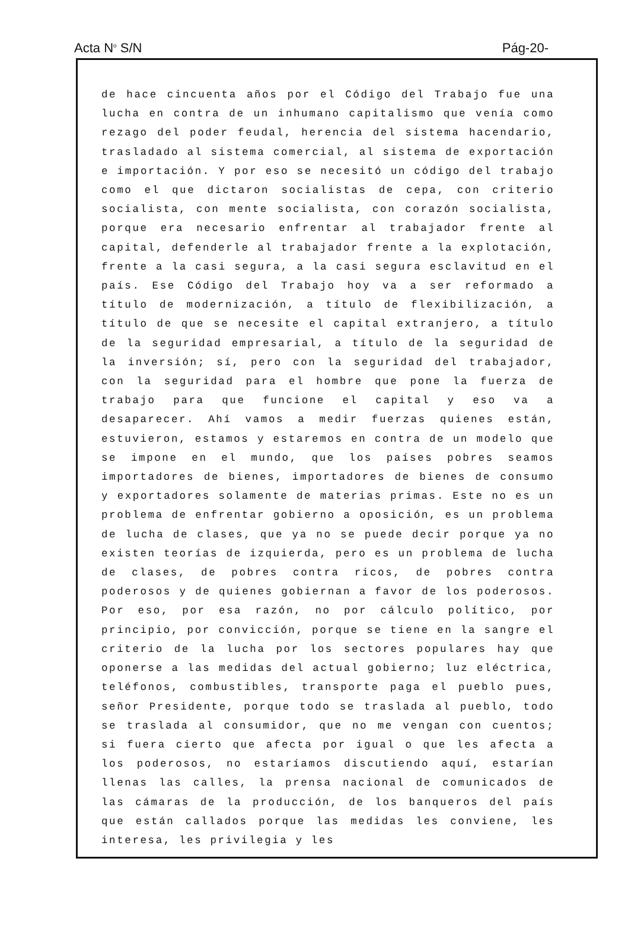Acta N<sup>o</sup> S/N Pág-20-
de hace cincuenta años por el Código del Trabajo fue una lucha en contra de un inhumano capitalismo que venía como rezago del poder feudal, herencia del sistema hacendario, trasladado al sistema comercial, al sistema de exportación e importación. Y por eso se necesitó un código del trabajo como el que dictaron socialistas de cepa, con criterio socialista, con mente socialista, con corazón socialista, porque era necesario enfrentar al trabajador frente al capital, defenderle al trabajador frente a la explotación, frente a la casi segura, a la casi segura esclavitud en el país. Ese Código del Trabajo hoy va a ser reformado a título de modernización, a título de flexibilización, a título de que se necesite el capital extranjero, a título de la seguridad empresarial, a título de la seguridad de la inversión; sí, pero con la seguridad del trabajador, con la seguridad para el hombre que pone la fuerza de trabajo para que funcione el capital y eso va a desaparecer. Ahí vamos a medir fuerzas quienes están, estuvieron, estamos y estaremos en contra de un modelo que se impone en el mundo, que los países pobres seamos importadores de bienes, importadores de bienes de consumo y exportadores solamente de materias primas. Este no es un problema de enfrentar gobierno a oposición, es un problema de lucha de clases, que ya no se puede decir porque ya no existen teorías de izquierda, pero es un problema de lucha de clases, de pobres contra ricos, de pobres contra poderosos y de quienes gobiernan a favor de los poderosos. Por eso, por esa razón, no por cálculo político, por principio, por convicción, porque se tiene en la sangre el criterio de la lucha por los sectores populares hay que oponerse a las medidas del actual gobierno; luz eléctrica, teléfonos, combustibles, transporte paga el pueblo pues, señor Presidente, porque todo se traslada al pueblo, todo se traslada al consumidor, que no me vengan con cuentos; si fuera cierto que afecta por igual o que les afecta a los poderosos, no estaríamos discutiendo aquí, estarían llenas las calles, la prensa nacional de comunicados de las cámaras de la producción, de los banqueros del país que están callados porque las medidas les conviene, les interesa, les privilegia y les